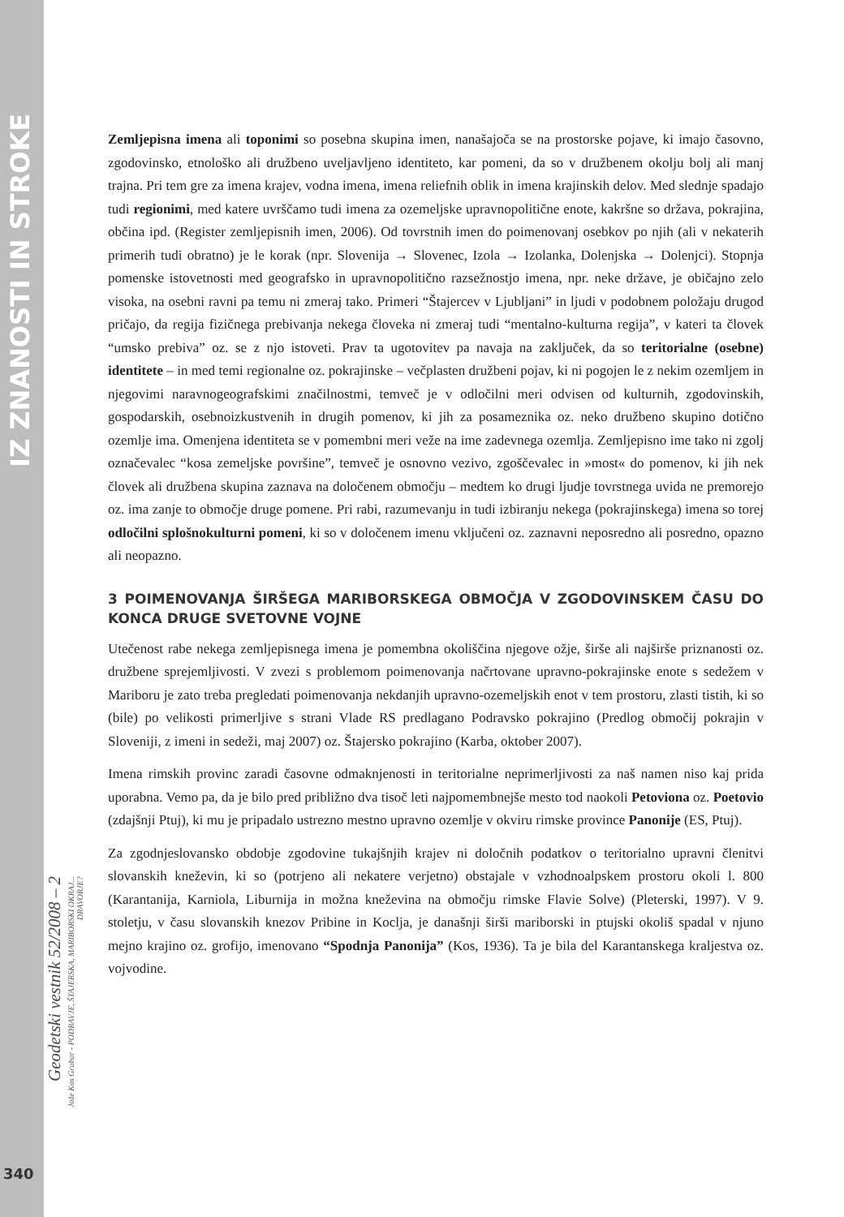IZ ZNANOSTI IN STROKE
Geodetski vestnik 52/2008 – 2
Jože Kos Grabar - PODRAVJE, ŠTAJERSKA, MARIBORSKI OKRAJ... DRAVORJE?
340
Zemljepisna imena ali toponimi so posebna skupina imen, nanašajoča se na prostorske pojave, ki imajo časovno, zgodovinsko, etnološko ali družbeno uveljavljeno identiteto, kar pomeni, da so v družbenem okolju bolj ali manj trajna. Pri tem gre za imena krajev, vodna imena, imena reliefnih oblik in imena krajinskih delov. Med slednje spadajo tudi regionimi, med katere uvrščamo tudi imena za ozemeljske upravnopolitične enote, kakršne so država, pokrajina, občina ipd. (Register zemljepisnih imen, 2006). Od tovrstnih imen do poimenovanj osebkov po njih (ali v nekaterih primerih tudi obratno) je le korak (npr. Slovenija → Slovenec, Izola → Izolanka, Dolenjska → Dolenjci). Stopnja pomenske istovetnosti med geografsko in upravnopolitično razsežnostjo imena, npr. neke države, je običajno zelo visoka, na osebni ravni pa temu ni zmeraj tako. Primeri “Štajercev v Ljubljani” in ljudi v podobnem položaju drugod pričajo, da regija fizičnega prebivanja nekega človeka ni zmeraj tudi “mentalno-kulturna regija”, v kateri ta človek “umsko prebiva” oz. se z njo istoveti. Prav ta ugotovitev pa navaja na zaključek, da so teritorialne (osebne) identitete – in med temi regionalne oz. pokrajinske – večplasten družbeni pojav, ki ni pogojen le z nekim ozemljem in njegovimi naravnogeografskimi značilnostmi, temveč je v odločilni meri odvisen od kulturnih, zgodovinskih, gospodarskih, osebnoizkustvenih in drugih pomenov, ki jih za posameznika oz. neko družbeno skupino dotično ozemlje ima. Omenjena identiteta se v pomembni meri veže na ime zadevnega ozemlja. Zemljepisno ime tako ni zgolj označevalec “kosa zemeljske površine”, temveč je osnovno vezivo, zgoščevalec in »most« do pomenov, ki jih nek človek ali družbena skupina zaznava na določenem območju – medtem ko drugi ljudje tovrstnega uvida ne premorejo oz. ima zanje to območje druge pomene. Pri rabi, razumevanju in tudi izbiranju nekega (pokrajinskega) imena so torej odločilni splošnokulturni pomeni, ki so v določenem imenu vključeni oz. zaznavni neposredno ali posredno, opazno ali neopazno.
3 POIMENOVANJA ŠIRŠEGA MARIBORSKEGA OBMOČJA V ZGODOVINSKEM ČASU DO KONCA DRUGE SVETOVNE VOJNE
Utečenost rabe nekega zemljepisnega imena je pomembna okoliščina njegove ožje, širše ali najširše priznanosti oz. družbene sprejemljivosti. V zvezi s problemom poimenovanja načrtovane upravno-pokrajinske enote s sedežem v Mariboru je zato treba pregledati poimenovanja nekdanjih upravno-ozemeljskih enot v tem prostoru, zlasti tistih, ki so (bile) po velikosti primerljive s strani Vlade RS predlagano Podravsko pokrajino (Predlog območij pokrajin v Sloveniji, z imeni in sedeži, maj 2007) oz. Štajersko pokrajino (Karba, oktober 2007).
Imena rimskih provinc zaradi časovne odmaknjenosti in teritorialne neprimerljivosti za naš namen niso kaj prida uporabna. Vemo pa, da je bilo pred približno dva tisoč leti najpomembnejše mesto tod naokoli Petoviona oz. Poetovio (zdajšnji Ptuj), ki mu je pripadalo ustrezno mestno upravno ozemlje v okviru rimske province Panonije (ES, Ptuj).
Za zgodnjeslovansko obdobje zgodovine tukajšnjih krajev ni določnih podatkov o teritorialno upravni členitvi slovanskih kneževin, ki so (potrjeno ali nekatere verjetno) obstajale v vzhodnoalpskem prostoru okoli l. 800 (Karantanija, Karniola, Liburnija in možna kneževina na območju rimske Flavie Solve) (Pleterski, 1997). V 9. stoletju, v času slovanskih knezov Pribine in Koclja, je današnji širši mariborski in ptujski okoliš spadal v njuno mejno krajino oz. grofijo, imenovano “Spodnja Panonija” (Kos, 1936). Ta je bila del Karantanskega kraljestva oz. vojvodine.